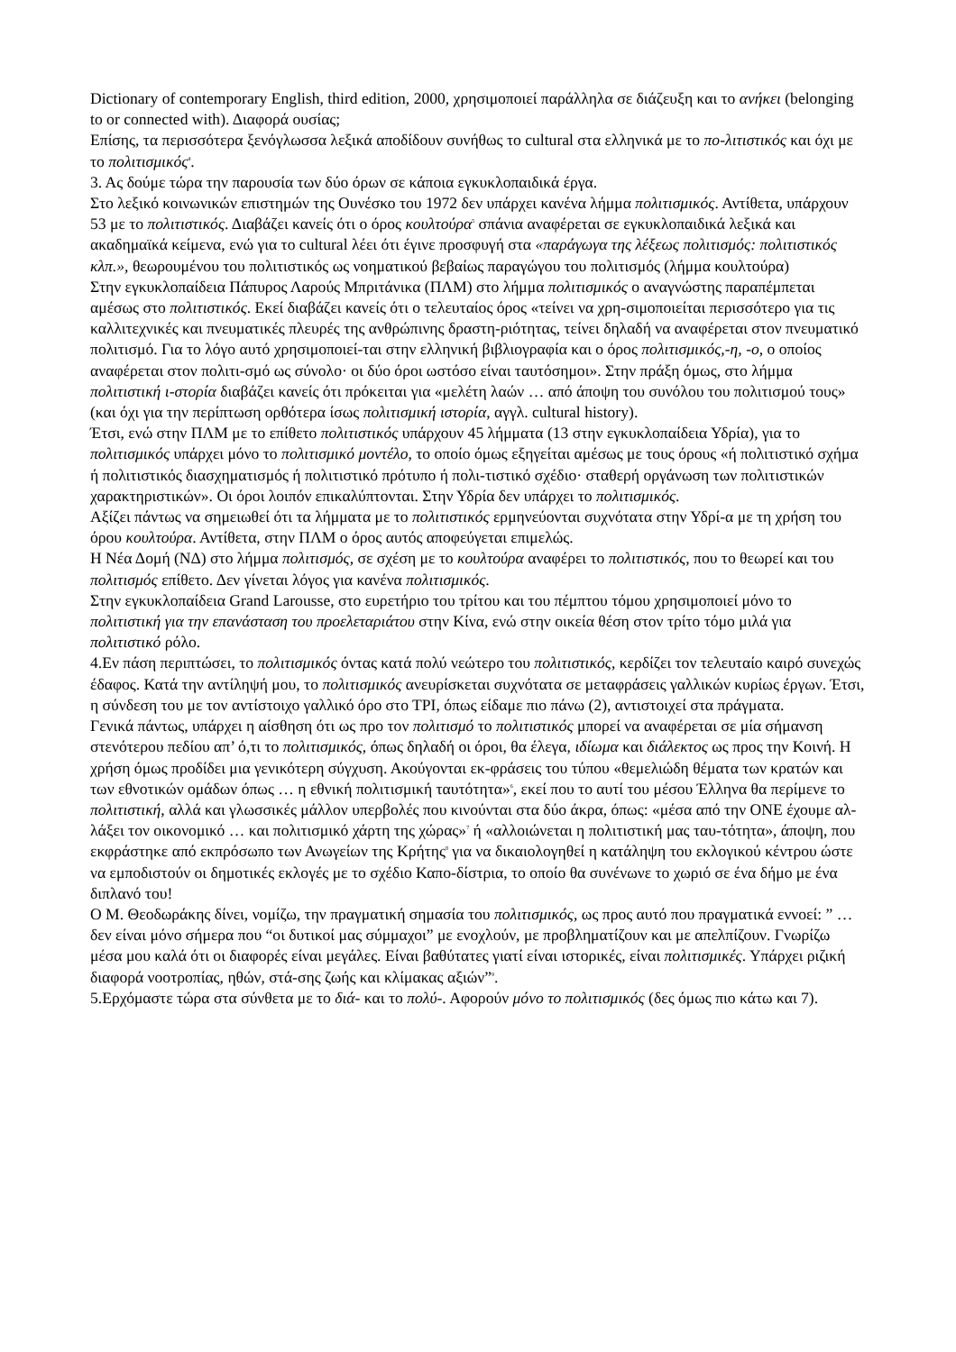Dictionary of contemporary English, third edition, 2000, χρησιμοποιεί παράλληλα σε διάζευξη και το ανήκει (belonging to or connected with). Διαφορά ουσίας;
Επίσης, τα περισσότερα ξενόγλωσσα λεξικά αποδίδουν συνήθως το cultural στα ελληνικά με το πο-λιτιστικός και όχι με το πολιτισμικός<sup>4</sup>.
3. Ας δούμε τώρα την παρουσία των δύο όρων σε κάποια εγκυκλοπαιδικά έργα.
Στο λεξικό κοινωνικών επιστημών της Ουνέσκο του 1972 δεν υπάρχει κανένα λήμμα πολιτισμικός. Αντίθετα, υπάρχουν 53 με το πολιτιστικός. Διαβάζει κανείς ότι ο όρος κουλτούρα<sup>5</sup> σπάνια αναφέρεται σε εγκυκλοπαιδικά λεξικά και ακαδημαϊκά κείμενα, ενώ για το cultural λέει ότι έγινε προσφυγή στα «παράγωγα της λέξεως πολιτισμός: πολιτιστικός κλπ.», θεωρουμένου του πολιτιστικός ως νοηματικού βεβαίως παραγώγου του πολιτισμός (λήμμα κουλτούρα)
Στην εγκυκλοπαίδεια Πάπυρος Λαρούς Μπριτάνικα (ΠΛΜ) στο λήμμα πολιτισμικός ο αναγνώστης παραπέμπεται αμέσως στο πολιτιστικός. Εκεί διαβάζει κανείς ότι ο τελευταίος όρος «τείνει να χρη-σιμοποιείται περισσότερο για τις καλλιτεχνικές και πνευματικές πλευρές της ανθρώπινης δραστη-ριότητας, τείνει δηλαδή να αναφέρεται στον πνευματικό πολιτισμό. Για το λόγο αυτό χρησιμοποιεί-ται στην ελληνική βιβλιογραφία και ο όρος πολιτισμικός,-η, -ο, ο οποίος αναφέρεται στον πολιτι-σμό ως σύνολο· οι δύο όροι ωστόσο είναι ταυτόσημοι». Στην πράξη όμως, στο λήμμα πολιτιστική ι-στορία διαβάζει κανείς ότι πρόκειται για «μελέτη λαών … από άποψη του συνόλου του πολιτισμού τους» (και όχι για την περίπτωση ορθότερα ίσως πολιτισμική ιστορία, αγγλ. cultural history).
Έτσι, ενώ στην ΠΛΜ με το επίθετο πολιτιστικός υπάρχουν 45 λήμματα (13 στην εγκυκλοπαίδεια Υδρία), για το πολιτισμικός υπάρχει μόνο το πολιτισμικό μοντέλο, το οποίο όμως εξηγείται αμέσως με τους όρους «ή πολιτιστικό σχήμα ή πολιτιστικός διασχηματισμός ή πολιτιστικό πρότυπο ή πολι-τιστικό σχέδιο· σταθερή οργάνωση των πολιτιστικών χαρακτηριστικών». Οι όροι λοιπόν επικαλύπτονται. Στην Υδρία δεν υπάρχει το πολιτισμικός.
Αξίζει πάντως να σημειωθεί ότι τα λήμματα με το πολιτιστικός ερμηνεύονται συχνότατα στην Υδρί-α με τη χρήση του όρου κουλτούρα. Αντίθετα, στην ΠΛΜ ο όρος αυτός αποφεύγεται επιμελώς.
Η Νέα Δομή (ΝΔ) στο λήμμα πολιτισμός, σε σχέση με το κουλτούρα αναφέρει το πολιτιστικός, που το θεωρεί και του πολιτισμός επίθετο. Δεν γίνεται λόγος για κανένα πολιτισμικός.
Στην εγκυκλοπαίδεια Grand Larousse, στο ευρετήριο του τρίτου και του πέμπτου τόμου χρησιμοποιεί μόνο το πολιτιστική για την επανάσταση του προελεταριάτου στην Κίνα, ενώ στην οικεία θέση στον τρίτο τόμο μιλά για πολιτιστικό ρόλο.
4.Εν πάση περιπτώσει, το πολιτισμικός όντας κατά πολύ νεώτερο του πολιτιστικός, κερδίζει τον τελευταίο καιρό συνεχώς έδαφος. Κατά την αντίληψή μου, το πολιτισμικός ανευρίσκεται συχνότατα σε μεταφράσεις γαλλικών κυρίως έργων. Έτσι, η σύνδεση του με τον αντίστοιχο γαλλικό όρο στο ΤΡΙ, όπως είδαμε πιο πάνω (2), αντιστοιχεί στα πράγματα.
Γενικά πάντως, υπάρχει η αίσθηση ότι ως προ τον πολιτισμό το πολιτιστικός μπορεί να αναφέρεται σε μία σήμανση στενότερου πεδίου απ’ ό,τι το πολιτισμικός, όπως δηλαδή οι όροι, θα έλεγα, ιδίωμα και διάλεκτος ως προς την Κοινή. Η χρήση όμως προδίδει μια γενικότερη σύγχυση. Ακούγονται εκ-φράσεις του τύπου «θεμελιώδη θέματα των κρατών και των εθνοτικών ομάδων όπως … η εθνική πολιτισμική ταυτότητα»<sup>6</sup>, εκεί που το αυτί του μέσου Έλληνα θα περίμενε το πολιτιστική, αλλά και γλωσσικές μάλλον υπερβολές που κινούνται στα δύο άκρα, όπως: «μέσα από την ΟΝΕ έχουμε αλ-λάξει τον οικονομικό … και πολιτισμικό χάρτη της χώρας»<sup>7</sup> ή «αλλοιώνεται η πολιτιστική μας ταυ-τότητα», άποψη, που εκφράστηκε από εκπρόσωπο των Ανωγείων της Κρήτης<sup>8</sup> για να δικαιολογηθεί η κατάληψη του εκλογικού κέντρου ώστε να εμποδιστούν οι δημοτικές εκλογές με το σχέδιο Καπο-δίστρια, το οποίο θα συνένωνε το χωριό σε ένα δήμο με ένα διπλανό του!
Ο Μ. Θεοδωράκης δίνει, νομίζω, την πραγματική σημασία του πολιτισμικός, ως προς αυτό που πραγματικά εννοεί: ” … δεν είναι μόνο σήμερα που “οι δυτικοί μας σύμμαχοι” με ενοχλούν, με προβληματίζουν και με απελπίζουν. Γνωρίζω μέσα μου καλά ότι οι διαφορές είναι μεγάλες. Είναι βαθύτατες γιατί είναι ιστορικές, είναι πολιτισμικές. Υπάρχει ριζική διαφορά νοοτροπίας, ηθών, στά-σης ζωής και κλίμακας αξιών”<sup>9</sup>.
5.Ερχόμαστε τώρα στα σύνθετα με το διά- και το πολύ-. Αφορούν μόνο το πολιτισμικός (δες όμως πιο κάτω και 7).